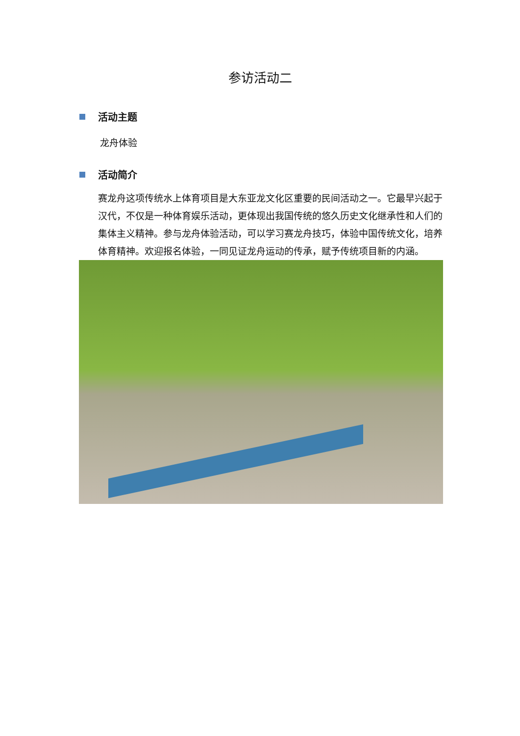参访活动二
活动主题
龙舟体验
活动简介
赛龙舟这项传统水上体育项目是大东亚龙文化区重要的民间活动之一。它最早兴起于汉代，不仅是一种体育娱乐活动，更体现出我国传统的悠久历史文化继承性和人们的集体主义精神。参与龙舟体验活动，可以学习赛龙舟技巧，体验中国传统文化，培养体育精神。欢迎报名体验，一同见证龙舟运动的传承，赋予传统项目新的内涵。